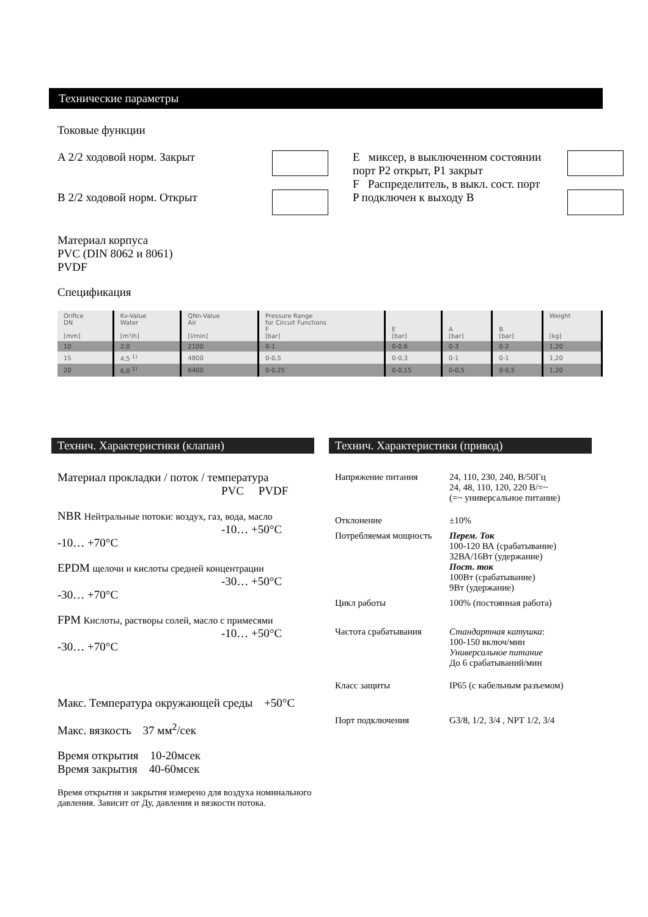Технические параметры
Токовые функции
A 2/2 ходовой норм. Закрыт
B 2/2 ходовой норм. Открыт
E миксер, в выключенном состоянии порт P2 открыт, P1 закрыт
F Распределитель, в выкл. сост. порт P подключен к выходу B
Материал корпуса
PVC (DIN 8062 и 8061)
PVDF
Спецификация
| Orifice DN [mm] | Kv-Value Water [m³/h] | QNn-Value Air [l/min] | Pressure Range for Circuit Functions F [bar] | E [bar] | A [bar] | B [bar] | Weight [kg] |
| --- | --- | --- | --- | --- | --- | --- | --- |
| 10 | 2,0 | 2100 | 0-1 | 0-0,6 | 0-3 | 0-2 | 1,20 |
| 15 | 4,5 <sup>1)</sup> | 4800 | 0-0,5 | 0-0,3 | 0-1 | 0-1 | 1,20 |
| 20 | 6,0 <sup>1)</sup> | 6400 | 0-0,25 | 0-0,15 | 0-0,5 | 0-0,5 | 1,20 |
Технич. Характеристики (клапан)
Материал прокладки / поток / температура
PVC PVDF
NBR Нейтральные потоки: воздух, газ, вода, масло
-10… +50°C -10… +70°C
EPDM щелочи и кислоты средней концентрации
-30… +50°C -30… +70°C
FPM Кислоты, растворы солей, масло с примесями
-10… +50°C -30… +70°C
Макс. Температура окружающей среды +50°C
Макс. вязкость 37 мм<sup>2</sup>/сек
Время открытия 10-20мсек
Время закрытия 40-60мсек
Время открытия и закрытия измерено для воздуха номинального давления. Зависит от Ду, давления и вязкости потока.
Технич. Характеристики (привод)
Напряжение питания 24, 110, 230, 240, В/50Гц
24, 48, 110, 120, 220 В/=~
(=~ универсальное питание)
Отклонение ±10%
Потребляемая мощность
Перем. Ток
100-120 ВА (срабатывание)
32ВА/16Вт (удержание)
Пост. ток
100Вт (срабатывание)
9Вт (удержание)
Цикл работы 100% (постоянная работа)
Частота срабатывания Стандартная катушка:
100-150 включ/мин
Универсальное питание
До 6 срабатываний/мин
Класс защиты IP65 (с кабельным разъемом)
Порт подключения G3/8, 1/2, 3/4 , NPT 1/2, 3/4